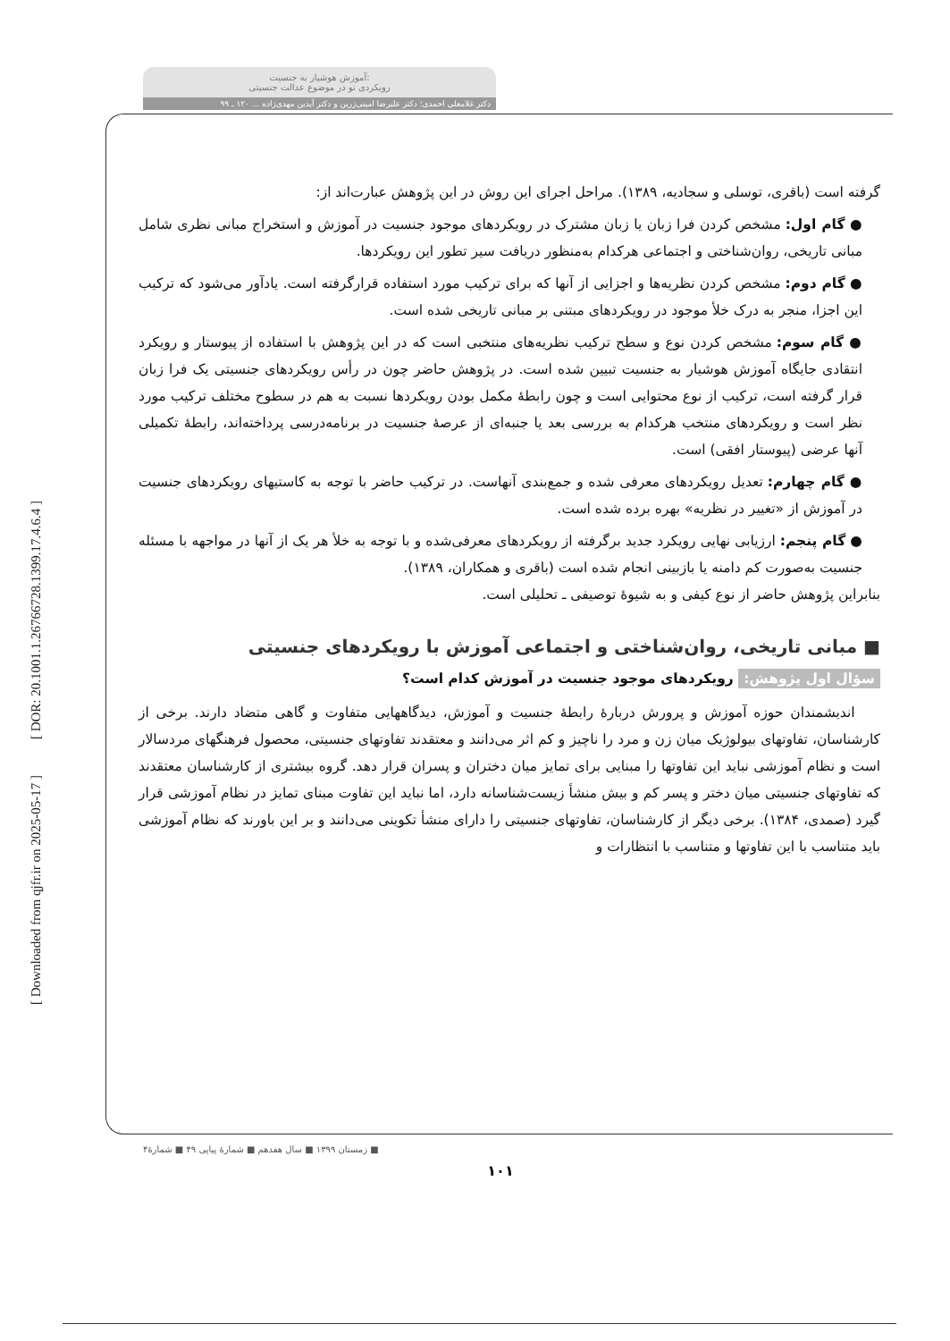[ DOR: 20.1001.1.26766728.1399.17.4.6.4 ]
[ Downloaded from qjfr.ir on 2025-05-17 ]
آموزش هوشیار به جنسیت:
رویکردی نو در موضوع عدالت جنسیتی
دکتر غلامعلی احمدی؛ دکتر علیرضا امینی‌زرین و دکتر آیدین مهدی‌زاده ... ۱۲۰ ـ ۹۹
گرفته است (باقری، توسلی و سجادیه، ۱۳۸۹). مراحل اجرای این روش در این پژوهش عبارت‌اند از:
● گام اول: مشخص کردن فرا زبان یا زبان مشترک در رویکردهای موجود جنسیت در آموزش و استخراج مبانی نظری شامل مبانی تاریخی، روان‌شناختی و اجتماعی هرکدام به‌منظور دریافت سیر تطور این رویکردها.
● گام دوم: مشخص کردن نظریه‌ها و اجزایی از آنها که برای ترکیب مورد استفاده قرارگرفته است. یادآور می‌شود که ترکیب این اجزا، منجر به درک خلأ موجود در رویکردهای مبتنی بر مبانی تاریخی شده است.
● گام سوم: مشخص کردن نوع و سطح ترکیب نظریه‌های منتخبی است که در این پژوهش با استفاده از پیوستار و رویکرد انتقادی جایگاه آموزش هوشیار به جنسیت تبیین شده است. در پژوهش حاضر چون در رأس رویکردهای جنسیتی یک فرا زبان قرار گرفته است، ترکیب از نوع محتوایی است و چون رابطهٔ مکمل بودن رویکردها نسبت به هم در سطوح مختلف ترکیب مورد نظر است و رویکردهای منتخب هرکدام به بررسی بعد یا جنبه‌ای از عرصهٔ جنسیت در برنامه‌درسی پرداخته‌اند، رابطهٔ تکمیلی آنها عرضی (پیوستار افقی) است.
● گام چهارم: تعدیل رویکردهای معرفی شده و جمع‌بندی آنهاست. در ترکیب حاضر با توجه به کاستیهای رویکردهای جنسیت در آموزش از «تغییر در نظریه» بهره برده شده است.
● گام پنجم: ارزیابی نهایی رویکرد جدید برگرفته از رویکردهای معرفی‌شده و با توجه به خلأ هر یک از آنها در مواجهه با مسئله جنسیت به‌صورت کم دامنه یا بازبینی انجام شده است (باقری و همکاران، ۱۳۸۹).
بنابراین پژوهش حاضر از نوع کیفی و به شیوهٔ توصیفی ـ تحلیلی است.
■ مبانی تاریخی، روان‌شناختی و اجتماعی آموزش با رویکردهای جنسیتی
سؤال اول پژوهش: رویکردهای موجود جنسیت در آموزش کدام است؟
اندیشمندان حوزه آموزش و پرورش دربارهٔ رابطهٔ جنسیت و آموزش، دیدگاههایی متفاوت و گاهی متضاد دارند. برخی از کارشناسان، تفاوتهای بیولوژیک میان زن و مرد را ناچیز و کم اثر می‌دانند و معتقدند تفاوتهای جنسیتی، محصول فرهنگهای مردسالار است و نظام آموزشی نباید این تفاوتها را مبنایی برای تمایز میان دختران و پسران قرار دهد. گروه بیشتری از کارشناسان معتقدند که تفاوتهای جنسیتی میان دختر و پسر کم و بیش منشأ زیست‌شناسانه دارد، اما نباید این تفاوت مبنای تمایز در نظام آموزشی قرار گیرد (صمدی، ۱۳۸۴). برخی دیگر از کارشناسان، تفاوتهای جنسیتی را دارای منشأ تکوینی می‌دانند و بر این باورند که نظام آموزشی باید متناسب با این تفاوتها و متناسب با انتظارات و
■ زمستان ۱۳۹۹ ■ سال هفدهم ■ شمارهٔ پیاپی ۴۹ ■ شمارهٔ۴
۱۰۱